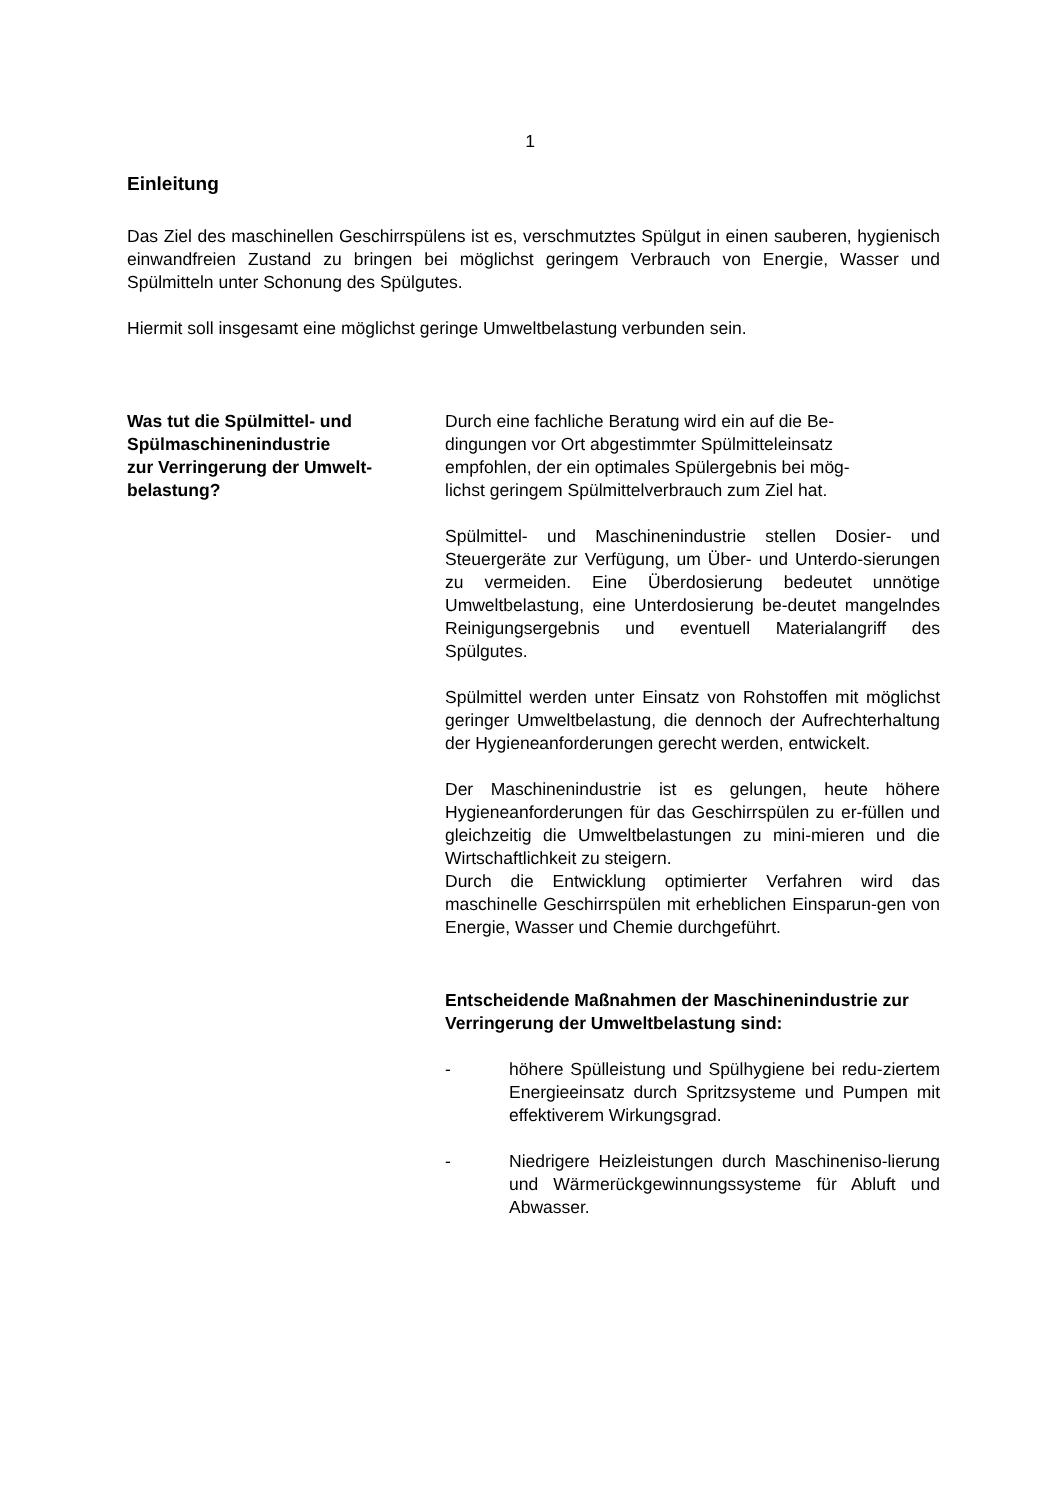1
Einleitung
Das Ziel des maschinellen Geschirrspülens ist es, verschmutztes Spülgut in einen sauberen, hygienisch einwandfreien Zustand zu bringen bei möglichst geringem Verbrauch von Energie, Wasser und Spülmitteln unter Schonung des Spülgutes.
Hiermit soll insgesamt eine möglichst geringe Umweltbelastung verbunden sein.
Was tut die Spülmittel- und
Spülmaschinenindustrie
zur Verringerung der Umwelt-
belastung?
Durch eine fachliche Beratung wird ein auf die Be-
dingungen vor Ort abgestimmter Spülmitteleinsatz
empfohlen, der ein optimales Spülergebnis bei mög-
lichst geringem Spülmittelverbrauch zum Ziel hat.
Spülmittel- und Maschinenindustrie stellen Dosier- und Steuergeräte zur Verfügung, um Über- und Unterdo-sierungen zu vermeiden. Eine Überdosierung bedeutet unnötige Umweltbelastung, eine Unterdosierung be-deutet mangelndes Reinigungsergebnis und eventuell Materialangriff des Spülgutes.
Spülmittel werden unter Einsatz von Rohstoffen mit möglichst geringer Umweltbelastung, die dennoch der Aufrechterhaltung der Hygieneanforderungen gerecht werden, entwickelt.
Der Maschinenindustrie ist es gelungen, heute höhere Hygieneanforderungen für das Geschirrspülen zu er-füllen und gleichzeitig die Umweltbelastungen zu mini-mieren und die Wirtschaftlichkeit zu steigern.
Durch die Entwicklung optimierter Verfahren wird das maschinelle Geschirrspülen mit erheblichen Einsparun-gen von Energie, Wasser und Chemie durchgeführt.
Entscheidende Maßnahmen der Maschinenindustrie zur Verringerung der Umweltbelastung sind:
- höhere Spülleistung und Spülhygiene bei redu-ziertem Energieeinsatz durch Spritzsysteme und Pumpen mit effektiverem Wirkungsgrad.
- Niedrigere Heizleistungen durch Maschineniso-lierung und Wärmerückgewinnungssysteme für Abluft und Abwasser.